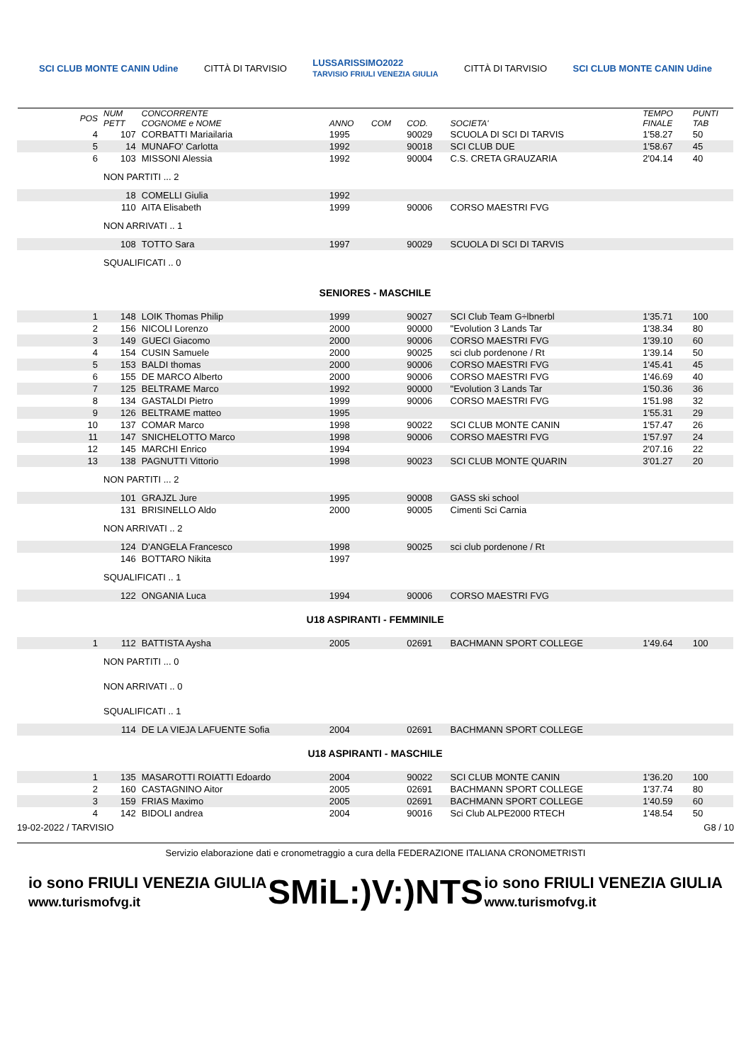SCI CLUB MONTE CANIN Udine CITTÀ DI TARVISIO LUSSARISSIMO2022
TARVISIO FRIULI VENEZIA GIULIA CITTÀ DI TARVISIO SCI CLUB MONTE CANIN Udine
| POS | NUM PETT | CONCORRENTE COGNOME e NOME | ANNO | COM | COD. | SOCIETA' | TEMPO FINALE | PUNTI TAB |
| --- | --- | --- | --- | --- | --- | --- | --- | --- |
| 4 | 107 | CORBATTI Mariailaria | 1995 | | 90029 | SCUOLA DI SCI DI TARVIS | 1'58.27 | 50 |
| 5 | 14 | MUNAFO' Carlotta | 1992 | | 90018 | SCI CLUB DUE | 1'58.67 | 45 |
| 6 | 103 | MISSONI Alessia | 1992 | | 90004 | C.S. CRETA GRAUZARIA | 2'04.14 | 40 |
| | NON PARTITI ... 2 | | | | | | | |
| | 18 | COMELLI Giulia | 1992 | | | | | |
| | 110 | AITA Elisabeth | 1999 | | 90006 | CORSO MAESTRI FVG | | |
| | NON ARRIVATI .. 1 | | | | | | | |
| | 108 | TOTTO Sara | 1997 | | 90029 | SCUOLA DI SCI DI TARVIS | | |
| | SQUALIFICATI .. 0 | | | | | | | |
| SENIORES - MASCHILE | | | | | | | | |
| 1 | 148 | LOIK Thomas Philip | 1999 | | 90027 | SCI Club Team G÷lbnerbl | 1'35.71 | 100 |
| 2 | 156 | NICOLI Lorenzo | 2000 | | 90000 | "Evolution 3 Lands Tar | 1'38.34 | 80 |
| 3 | 149 | GUECI Giacomo | 2000 | | 90006 | CORSO MAESTRI FVG | 1'39.10 | 60 |
| 4 | 154 | CUSIN Samuele | 2000 | | 90025 | sci club pordenone / Rt | 1'39.14 | 50 |
| 5 | 153 | BALDI thomas | 2000 | | 90006 | CORSO MAESTRI FVG | 1'45.41 | 45 |
| 6 | 155 | DE MARCO Alberto | 2000 | | 90006 | CORSO MAESTRI FVG | 1'46.69 | 40 |
| 7 | 125 | BELTRAME Marco | 1992 | | 90000 | "Evolution 3 Lands Tar | 1'50.36 | 36 |
| 8 | 134 | GASTALDI Pietro | 1999 | | 90006 | CORSO MAESTRI FVG | 1'51.98 | 32 |
| 9 | 126 | BELTRAME matteo | 1995 | | | | 1'55.31 | 29 |
| 10 | 137 | COMAR Marco | 1998 | | 90022 | SCI CLUB MONTE CANIN | 1'57.47 | 26 |
| 11 | 147 | SNICHELOTTO Marco | 1998 | | 90006 | CORSO MAESTRI FVG | 1'57.97 | 24 |
| 12 | 145 | MARCHI Enrico | 1994 | | | | 2'07.16 | 22 |
| 13 | 138 | PAGNUTTI Vittorio | 1998 | | 90023 | SCI CLUB MONTE QUARIN | 3'01.27 | 20 |
| | NON PARTITI ... 2 | | | | | | | |
| | 101 | GRAJZL Jure | 1995 | | 90008 | GASS ski school | | |
| | 131 | BRISINELLO Aldo | 2000 | | 90005 | Cimenti Sci Carnia | | |
| | NON ARRIVATI .. 2 | | | | | | | |
| | 124 | D'ANGELA Francesco | 1998 | | 90025 | sci club pordenone / Rt | | |
| | 146 | BOTTARO Nikita | 1997 | | | | | |
| | SQUALIFICATI .. 1 | | | | | | | |
| | 122 | ONGANIA Luca | 1994 | | 90006 | CORSO MAESTRI FVG | | |
| U18 ASPIRANTI - FEMMINILE | | | | | | | | |
| 1 | 112 | BATTISTA Aysha | 2005 | | 02691 | BACHMANN SPORT COLLEGE | 1'49.64 | 100 |
| | NON PARTITI ... 0 | | | | | | | |
| | NON ARRIVATI .. 0 | | | | | | | |
| | SQUALIFICATI .. 1 | | | | | | | |
| | 114 | DE LA VIEJA LAFUENTE Sofia | 2004 | | 02691 | BACHMANN SPORT COLLEGE | | |
| U18 ASPIRANTI - MASCHILE | | | | | | | | |
| 1 | 135 | MASAROTTI ROIATTI Edoardo | 2004 | | 90022 | SCI CLUB MONTE CANIN | 1'36.20 | 100 |
| 2 | 160 | CASTAGNINO Aitor | 2005 | | 02691 | BACHMANN SPORT COLLEGE | 1'37.74 | 80 |
| 3 | 159 | FRIAS Maximo | 2005 | | 02691 | BACHMANN SPORT COLLEGE | 1'40.59 | 60 |
| 4 | 142 | BIDOLI andrea | 2004 | | 90016 | Sci Club ALPE2000 RTECH | 1'48.54 | 50 |
19-02-2022 / TARVISIO G8 / 10
Servizio elaborazione dati e cronometraggio a cura della FEDERAZIONE ITALIANA CRONOMETRISTI
io sono FRIULI VENEZIA GIULIA
www.turismofvg.it SMiL:)V:)NTS io sono FRIULI VENEZIA GIULIA
www.turismofvg.it